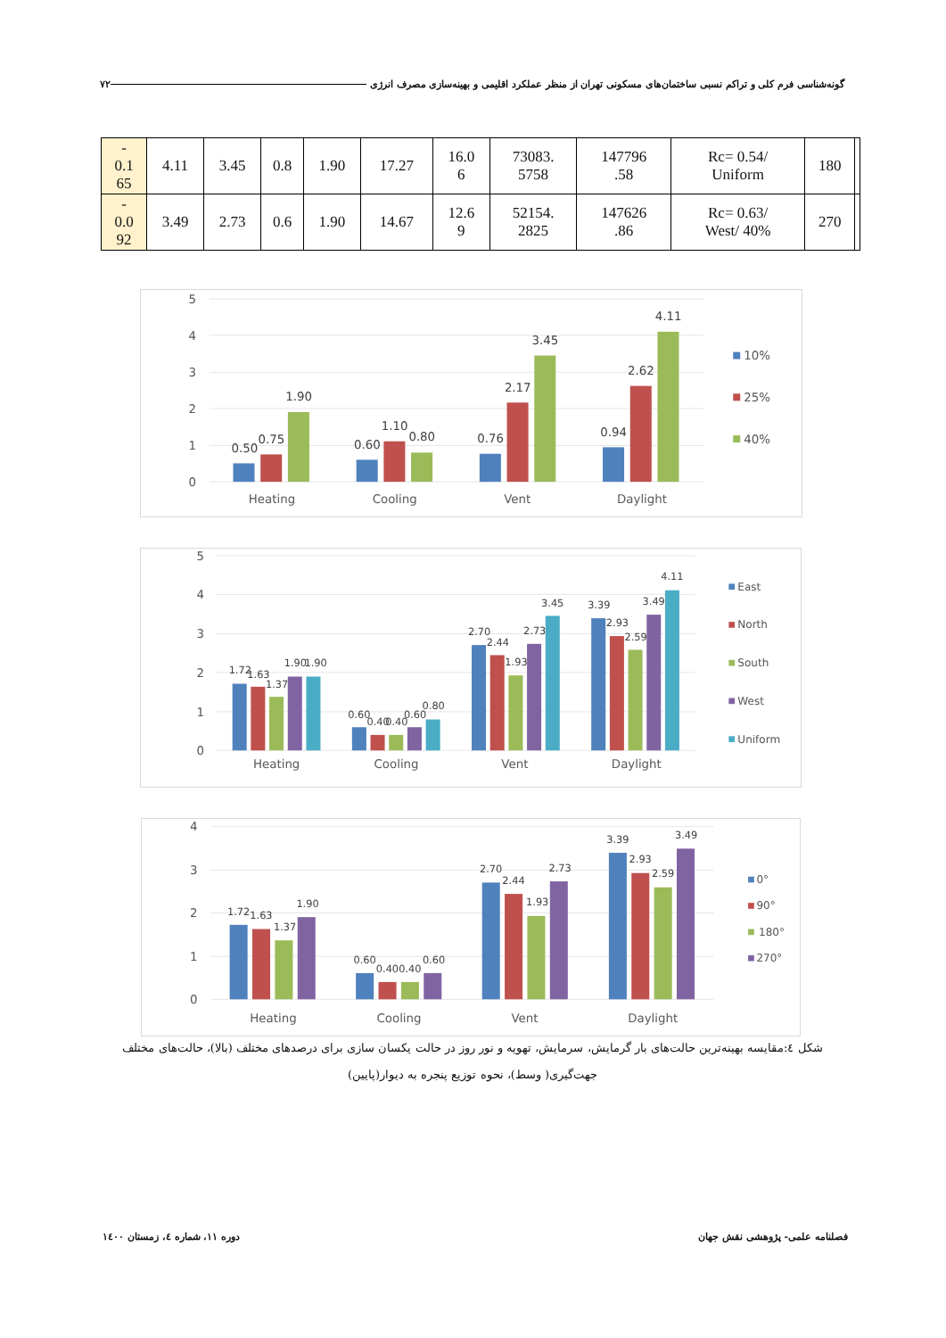گونه‌شناسی فرم کلی و تراکم نسبی ساختمان‌های مسکونی تهران از منظر عملکرد اقلیمی و بهینه‌سازی مصرف انرژی ۷۲
| - 0.1 65 | 4.11 | 3.45 | 0.8 | 1.90 | 17.27 | 16.0 6 | 73083. 5758 | 147796 .58 | Rc= 0.54/ Uniform | 180 | |
| - 0.0 92 | 3.49 | 2.73 | 0.6 | 1.90 | 14.67 | 12.6 9 | 52154. 2825 | 147626 .86 | Rc= 0.63/ West/ 40% | 270 | |
5
4
3
2
1
0
0.50
0.75
1.90
0.60
1.10
0.80
0.76
2.17
3.45
0.94
2.62
4.11
Heating
Cooling
Vent
Daylight
10%
25%
40%
5
4
3
2
1
0
1.72
1.63
1.37
1.90
1.90
0.60
0.40
0.40
0.60
0.80
2.70
2.44
1.93
2.73
3.45
3.39
2.93
2.59
3.49
4.11
Heating
Cooling
Vent
Daylight
East
North
South
West
Uniform
4
3
2
1
0
1.72
1.63
1.37
1.90
0.60
0.40
0.40
0.60
2.70
2.44
1.93
2.73
3.39
2.93
2.59
3.49
Heating
Cooling
Vent
Daylight
0°
90°
180°
270°
شکل ٤:مقایسه بهینه‌ترین حالت‌های بار گرمایش، سرمایش، تهویه و نور روز در حالت یکسان سازی برای درصدهای مختلف (بالا)، حالت‌های مختلف جهت‌گیری( وسط)، نحوه توزیع پنجره به دیوار(پایین)
فصلنامه علمی- پژوهشی نقش جهان
دوره ۱۱، شماره ٤، زمستان ۱٤۰۰